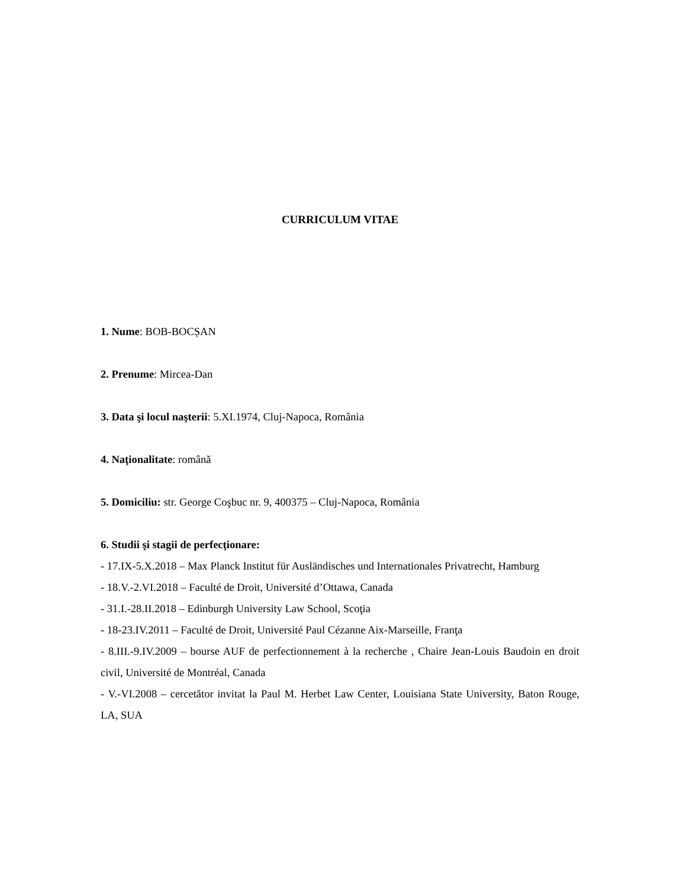CURRICULUM VITAE
1. Nume: BOB-BOCȘAN
2. Prenume: Mircea-Dan
3. Data şi locul naşterii: 5.XI.1974, Cluj-Napoca, România
4. Naţionalitate: română
5. Domiciliu: str. George Coşbuc nr. 9, 400375 – Cluj-Napoca, România
6. Studii şi stagii de perfecţionare:
- 17.IX-5.X.2018 – Max Planck Institut für Ausländisches und Internationales Privatrecht, Hamburg
- 18.V.-2.VI.2018 – Faculté de Droit, Université d’Ottawa, Canada
- 31.I.-28.II.2018 – Edinburgh University Law School, Scoţia
- 18-23.IV.2011 – Faculté de Droit, Université Paul Cézanne Aix-Marseille, Franţa
- 8.III.-9.IV.2009 – bourse AUF de perfectionnement à la recherche , Chaire Jean-Louis Baudoin en droit civil, Université de Montréal, Canada
- V.-VI.2008 – cercetător invitat la Paul M. Herbet Law Center, Louisiana State University, Baton Rouge, LA, SUA